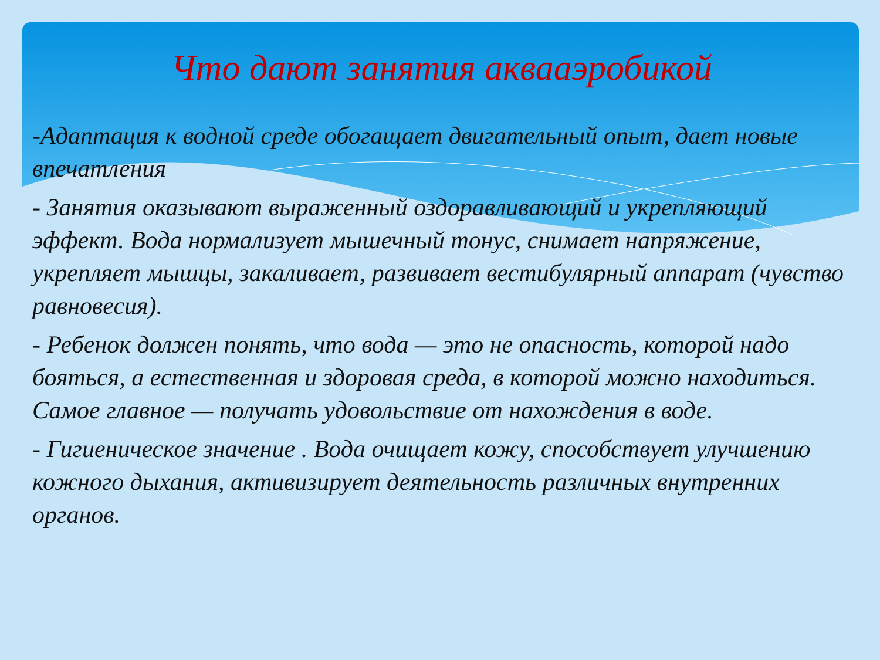Что дают занятия аквааэробикой
-Адаптация к водной среде обогащает двигательный опыт, дает новые впечатления
- Занятия оказывают выраженный оздоравливающий и укрепляющий эффект. Вода нормализует мышечный тонус, снимает напряжение, укрепляет мышцы, закаливает, развивает вестибулярный аппарат (чувство равновесия).
- Ребенок должен понять, что вода — это не опасность, которой надо бояться, а естественная и здоровая среда, в которой можно находиться. Самое главное — получать удовольствие от нахождения в воде.
- Гигиеническое значение . Вода очищает кожу, способствует улучшению кожного дыхания, активизирует деятельность различных внутренних органов.